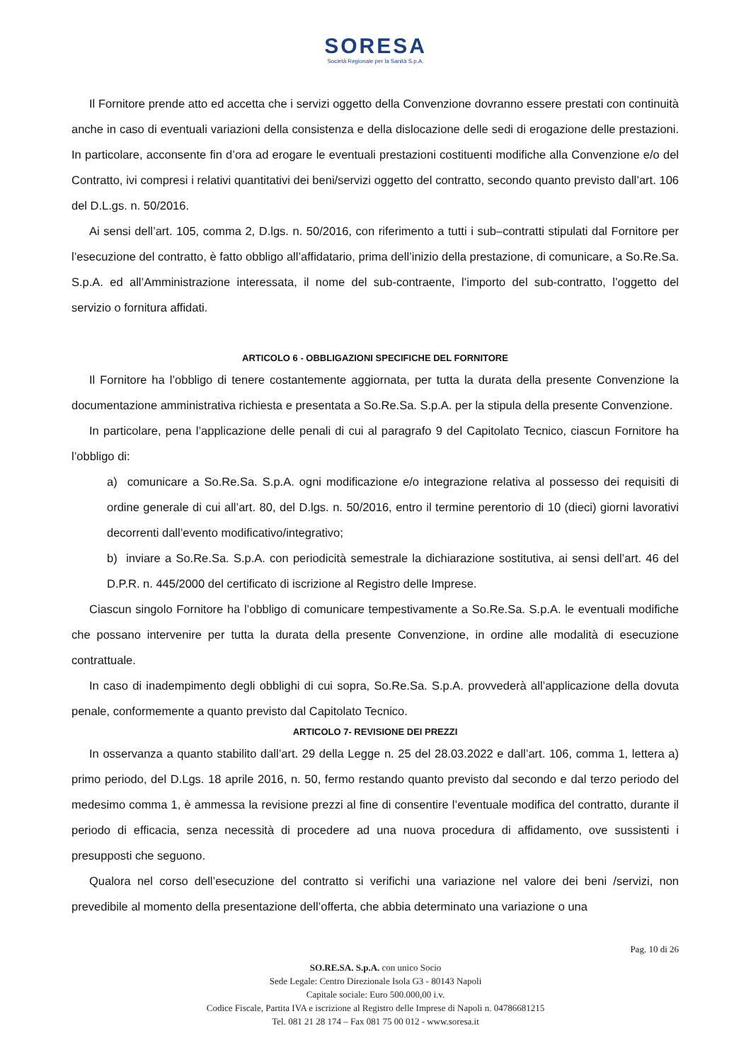SORESA
Società Regionale per la Sanità S.p.A.
Il Fornitore prende atto ed accetta che i servizi oggetto della Convenzione dovranno essere prestati con continuità anche in caso di eventuali variazioni della consistenza e della dislocazione delle sedi di erogazione delle prestazioni. In particolare, acconsente fin d’ora ad erogare le eventuali prestazioni costituenti modifiche alla Convenzione e/o del Contratto, ivi compresi i relativi quantitativi dei beni/servizi oggetto del contratto, secondo quanto previsto dall’art. 106 del D.L.gs. n. 50/2016.
Ai sensi dell’art. 105, comma 2, D.lgs. n. 50/2016, con riferimento a tutti i sub–contratti stipulati dal Fornitore per l’esecuzione del contratto, è fatto obbligo all’affidatario, prima dell’inizio della prestazione, di comunicare, a So.Re.Sa. S.p.A. ed all’Amministrazione interessata, il nome del sub-contraente, l’importo del sub-contratto, l’oggetto del servizio o fornitura affidati.
ARTICOLO 6 - OBBLIGAZIONI SPECIFICHE DEL FORNITORE
Il Fornitore ha l’obbligo di tenere costantemente aggiornata, per tutta la durata della presente Convenzione la documentazione amministrativa richiesta e presentata a So.Re.Sa. S.p.A. per la stipula della presente Convenzione.
In particolare, pena l’applicazione delle penali di cui al paragrafo 9 del Capitolato Tecnico, ciascun Fornitore ha l’obbligo di:
a) comunicare a So.Re.Sa. S.p.A. ogni modificazione e/o integrazione relativa al possesso dei requisiti di ordine generale di cui all’art. 80, del D.lgs. n. 50/2016, entro il termine perentorio di 10 (dieci) giorni lavorativi decorrenti dall’evento modificativo/integrativo;
b) inviare a So.Re.Sa. S.p.A. con periodicità semestrale la dichiarazione sostitutiva, ai sensi dell’art. 46 del D.P.R. n. 445/2000 del certificato di iscrizione al Registro delle Imprese.
Ciascun singolo Fornitore ha l’obbligo di comunicare tempestivamente a So.Re.Sa. S.p.A. le eventuali modifiche che possano intervenire per tutta la durata della presente Convenzione, in ordine alle modalità di esecuzione contrattuale.
In caso di inadempimento degli obblighi di cui sopra, So.Re.Sa. S.p.A. provvederà all’applicazione della dovuta penale, conformemente a quanto previsto dal Capitolato Tecnico.
ARTICOLO 7- REVISIONE DEI PREZZI
In osservanza a quanto stabilito dall’art. 29 della Legge n. 25 del 28.03.2022 e dall’art. 106, comma 1, lettera a) primo periodo, del D.Lgs. 18 aprile 2016, n. 50, fermo restando quanto previsto dal secondo e dal terzo periodo del medesimo comma 1, è ammessa la revisione prezzi al fine di consentire l’eventuale modifica del contratto, durante il periodo di efficacia, senza necessità di procedere ad una nuova procedura di affidamento, ove sussistenti i presupposti che seguono.
Qualora nel corso dell’esecuzione del contratto si verifichi una variazione nel valore dei beni /servizi, non prevedibile al momento della presentazione dell’offerta, che abbia determinato una variazione o una
Pag. 10 di 26
SO.RE.SA. S.p.A. con unico Socio
Sede Legale: Centro Direzionale Isola G3 - 80143 Napoli
Capitale sociale: Euro 500.000,00 i.v.
Codice Fiscale, Partita IVA e iscrizione al Registro delle Imprese di Napoli n. 04786681215
Tel. 081 21 28 174 – Fax 081 75 00 012 - www.soresa.it